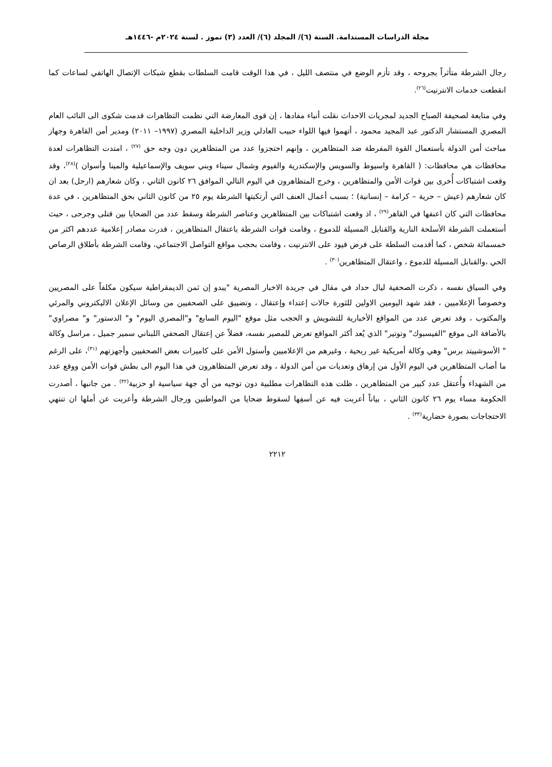مجلة الدراسات المستدامة. السنة (٦)/ المجلد (٦)/ العدد (٣) تموز . لسنة ٢٠٢٤م -١٤٤٦هـ
رجال الشرطة متأثراً بجروحه ، وقد تأزم الوضع في منتصف الليل ، في هذا الوقت قامت السلطات بقطع شبكات الإتصال الهاتفي لساعات كما انقطعت خدمات الانترنيت<sup>(٢٦)</sup>.
وفي متابعة لصحيفة الصباح الجديد لمجريات الاحداث نقلت أنباء مفادها ، إن قوى المعارضة التي نظمت التظاهرات قدمت شكوى الى النائب العام المصري المستشار الدكتور عبد المجيد محمود ، أتهموا فيها اللواء حبيب العادلي وزير الداخلية المصري (١٩٩٧– ٢٠١١) ومدير أمن القاهرة وجهاز مباحث أمن الدولة بأستعمال القوة المفرطة ضد المتظاهرين ، وإنهم احتجزوا عدد من المتظاهرين دون وجه حق <sup>(٢٧)</sup> ، امتدت التظاهرات لعدة محافظات هي محافظات: ( القاهرة واسيوط والسويس والإسكندرية والفيوم وشمال سيناء وبني سويف والإسماعيلية والمينا وأسوان )<sup>(٢٨)</sup>، وقد وقعت اشتباكات أُخرى بين قوات الأمن والمتظاهرين ، وخرج المتظاهرون في اليوم التالي الموافق ٢٦ كانون الثاني ، وكان شعارهم (ارحل) بعد ان كان شعارهم (عيش – حرية – كرامة – إنسانية) ؛ بسبب أعمال العنف التي أرتكبتها الشرطة يوم ٢٥ من كانون الثاني بحق المتظاهرين ، في عدة محافظات التي كان اعنفها في القاهر<sup>(٢٩)</sup> ، اذ وقعت اشتباكات بين المتظاهرين وعناصر الشرطة وسقط عدد من الضحايا بين قتلى وجرحى ، حيث أستعملت الشرطة الأسلحة النارية والقنابل المسيلة للدموع ، وقامت قوات الشرطة باعتقال المتظاهرين ، قدرت مصادر إعلامية عددهم اكثر من خمسمائة شخص ، كما أقدمت السلطة على فرض قيود على الانترنيت ، وقامت بحجب مواقع التواصل الاجتماعي، وقامت الشرطة بأطلاق الرصاص الحي ،والقنابل المسيلة للدموع ، واعتقال المتظاهرين<sup>(٣٠)</sup> .
وفي السياق نفسه ، ذكرت الصحفية ليال حداد في مقال في جريدة الاخبار المصرية "يبدو إن ثمن الديمقراطية سيكون مكلفاً على المصريين وخصوصاً الإعلاميين ، فقد شهد اليومين الاولين للثورة حالات إعتداء وإعتقال ، وتضييق على الصحفيين من وسائل الإعلان الاليكتروني والمرئي والمكتوب ، وقد تعرض عدد من المواقع الأخبارية للتشويش و الحجب مثل موقع "اليوم السابع" و"المصري اليوم" و" الدستور" و" مصراوي" بالأضافة الى موقع "الفيسبوك" وتوتير" الذي يُعد أكثر المواقع تعرض للمصير نفسه، فضلاً عن إعتقال الصحفي اللبناني سمير جميل ، مراسل وكالة " الأسوشييتد برس" وهي وكالة أمريكية غير ربحية ، وغيرهم من الإعلاميين وأستول الأمن على كاميرات بعض الصحفيين وأجهزتهم <sup>(٣١)</sup>، على الرغم ما أصاب المتظاهرين في اليوم الأول من إرهاق وتعديات من أمن الدولة ، وقد تعرض المتظاهرون في هذا اليوم الى بطش قوات الأمن ووقع عدد من الشهداء وأُعتقل عدد كبير من المتظاهرين ، ظلت هذه التظاهرات مطلبية دون توجيه من أي جهة سياسية او حزبية<sup>(٣٢)</sup> . من جانبها ، أصدرت الحكومة مساء يوم ٢٦ كانون الثاني ، بياناً أعربت فيه عن أسفِها لسقوط ضحايا من المواطنين ورجال الشرطة وأعربت عن أملها ان تنتهي الاحتجاجات بصورة حضارية<sup>(٣٣)</sup> .
٢٢١٢